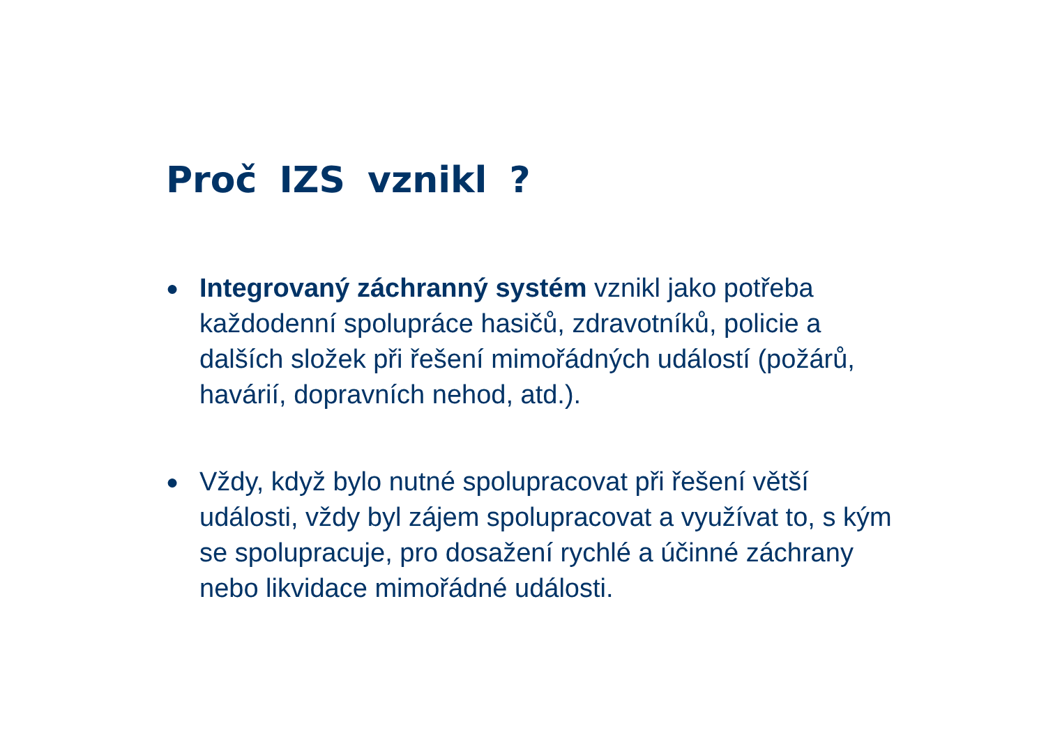Proč IZS vznikl ?
● Integrovaný záchranný systém vznikl jako potřeba každodenní spolupráce hasičů, zdravotníků, policie a dalších složek při řešení mimořádných událostí (požárů, havárií, dopravních nehod, atd.).
● Vždy, když bylo nutné spolupracovat při řešení větší události, vždy byl zájem spolupracovat a využívat to, s kým se spolupracuje, pro dosažení rychlé a účinné záchrany nebo likvidace mimořádné události.